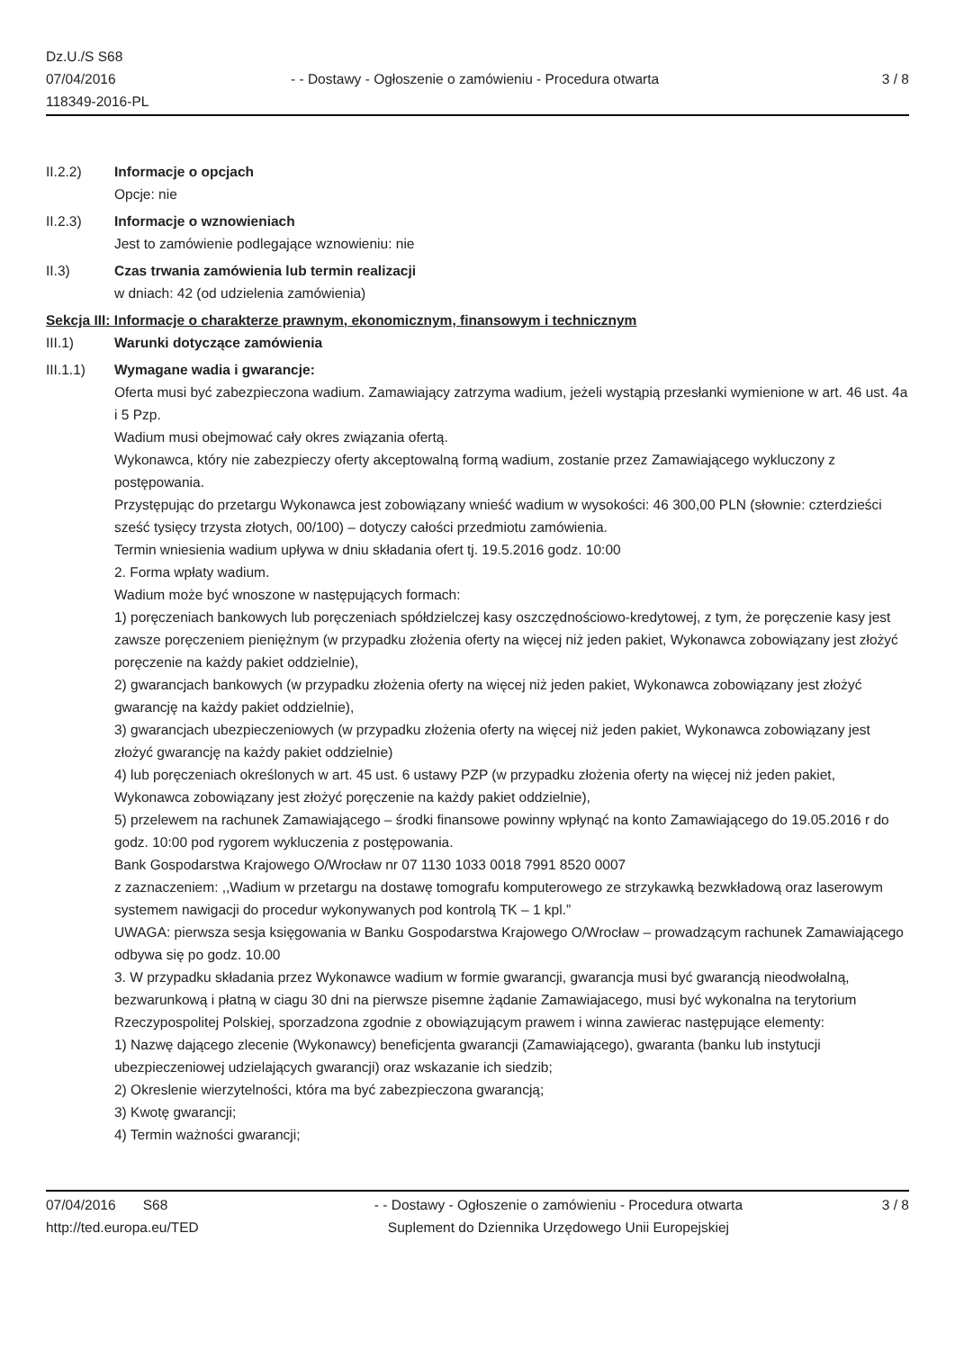Dz.U./S S68
07/04/2016
118349-2016-PL
- - Dostawy - Ogłoszenie o zamówieniu - Procedura otwarta
3 / 8
II.2.2) Informacje o opcjach
Opcje: nie
II.2.3) Informacje o wznowieniach
Jest to zamówienie podlegające wznowieniu: nie
II.3) Czas trwania zamówienia lub termin realizacji
w dniach: 42 (od udzielenia zamówienia)
Sekcja III: Informacje o charakterze prawnym, ekonomicznym, finansowym i technicznym
III.1) Warunki dotyczące zamówienia
III.1.1) Wymagane wadia i gwarancje:
Oferta musi być zabezpieczona wadium. Zamawiający zatrzyma wadium, jeżeli wystąpią przesłanki wymienione w art. 46 ust. 4a i 5 Pzp.
Wadium musi obejmować cały okres związania ofertą.
Wykonawca, który nie zabezpieczy oferty akceptowalną formą wadium, zostanie przez Zamawiającego wykluczony z postępowania.
Przystępując do przetargu Wykonawca jest zobowiązany wnieść wadium w wysokości: 46 300,00 PLN (słownie: czterdzieści sześć tysięcy trzysta złotych, 00/100) – dotyczy całości przedmiotu zamówienia.
Termin wniesienia wadium upływa w dniu składania ofert tj. 19.5.2016 godz. 10:00
2. Forma wpłaty wadium.
Wadium może być wnoszone w następujących formach:
1) poręczeniach bankowych lub poręczeniach spółdzielczej kasy oszczędnościowo-kredytowej, z tym, że poręczenie kasy jest zawsze poręczeniem pieniężnym (w przypadku złożenia oferty na więcej niż jeden pakiet, Wykonawca zobowiązany jest złożyć poręczenie na każdy pakiet oddzielnie),
2) gwarancjach bankowych (w przypadku złożenia oferty na więcej niż jeden pakiet, Wykonawca zobowiązany jest złożyć gwarancję na każdy pakiet oddzielnie),
3) gwarancjach ubezpieczeniowych (w przypadku złożenia oferty na więcej niż jeden pakiet, Wykonawca zobowiązany jest złożyć gwarancję na każdy pakiet oddzielnie)
4) lub poręczeniach określonych w art. 45 ust. 6 ustawy PZP (w przypadku złożenia oferty na więcej niż jeden pakiet, Wykonawca zobowiązany jest złożyć poręczenie na każdy pakiet oddzielnie),
5) przelewem na rachunek Zamawiającego – środki finansowe powinny wpłynąć na konto Zamawiającego do 19.05.2016 r do godz. 10:00 pod rygorem wykluczenia z postępowania.
Bank Gospodarstwa Krajowego O/Wrocław nr 07 1130 1033 0018 7991 8520 0007
z zaznaczeniem: ,,Wadium w przetargu na dostawę tomografu komputerowego ze strzykawką bezwkładową oraz laserowym systemem nawigacji do procedur wykonywanych pod kontrolą TK – 1 kpl.”
UWAGA: pierwsza sesja księgowania w Banku Gospodarstwa Krajowego O/Wrocław – prowadzącym rachunek Zamawiającego odbywa się po godz. 10.00
3. W przypadku składania przez Wykonawce wadium w formie gwarancji, gwarancja musi być gwarancją nieodwołalną, bezwarunkową i płatną w ciagu 30 dni na pierwsze pisemne żądanie Zamawiajacego, musi być wykonalna na terytorium Rzeczypospolitej Polskiej, sporzadzona zgodnie z obowiązującym prawem i winna zawierac następujące elementy:
1) Nazwę dającego zlecenie (Wykonawcy) beneficjenta gwarancji (Zamawiającego), gwaranta (banku lub instytucji ubezpieczeniowej udzielających gwarancji) oraz wskazanie ich siedzib;
2) Okreslenie wierzytelności, która ma być zabezpieczona gwarancją;
3) Kwotę gwarancji;
4) Termin ważności gwarancji;
07/04/2016 S68
http://ted.europa.eu/TED
- - Dostawy - Ogłoszenie o zamówieniu - Procedura otwarta
Suplement do Dziennika Urzędowego Unii Europejskiej
3 / 8